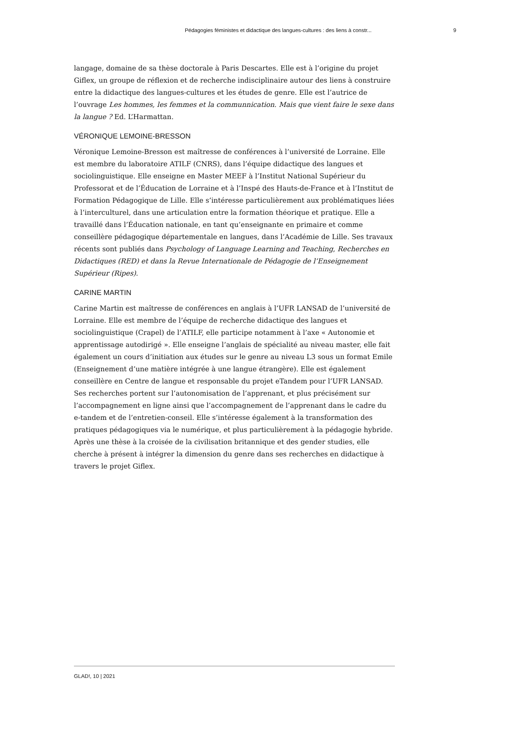Pédagogies féministes et didactique des langues-cultures : des liens à constr... 9
langage, domaine de sa thèse doctorale à Paris Descartes. Elle est à l’origine du projet Giflex, un groupe de réflexion et de recherche indisciplinaire autour des liens à construire entre la didactique des langues-cultures et les études de genre. Elle est l’autrice de l’ouvrage Les hommes, les femmes et la communnication. Mais que vient faire le sexe dans la langue ? Ed. L’Harmattan.
VÉRONIQUE LEMOINE-BRESSON
Véronique Lemoine-Bresson est maîtresse de conférences à l’université de Lorraine. Elle est membre du laboratoire ATILF (CNRS), dans l’équipe didactique des langues et sociolinguistique. Elle enseigne en Master MEEF à l’Institut National Supérieur du Professorat et de l’Éducation de Lorraine et à l’Inspé des Hauts-de-France et à l’Institut de Formation Pédagogique de Lille. Elle s’intéresse particulièrement aux problématiques liées à l’interculturel, dans une articulation entre la formation théorique et pratique. Elle a travaillé dans l’Éducation nationale, en tant qu’enseignante en primaire et comme conseillère pédagogique départementale en langues, dans l’Académie de Lille. Ses travaux récents sont publiés dans Psychology of Language Learning and Teaching, Recherches en Didactiques (RED) et dans la Revue Internationale de Pédagogie de l’Enseignement Supérieur (Ripes).
CARINE MARTIN
Carine Martin est maîtresse de conférences en anglais à l’UFR LANSAD de l’université de Lorraine. Elle est membre de l’équipe de recherche didactique des langues et sociolinguistique (Crapel) de l’ATILF, elle participe notamment à l’axe « Autonomie et apprentissage autodirigé ». Elle enseigne l’anglais de spécialité au niveau master, elle fait également un cours d’initiation aux études sur le genre au niveau L3 sous un format Emile (Enseignement d’une matière intégrée à une langue étrangère). Elle est également conseillère en Centre de langue et responsable du projet eTandem pour l’UFR LANSAD. Ses recherches portent sur l’autonomisation de l’apprenant, et plus précisément sur l’accompagnement en ligne ainsi que l’accompagnement de l’apprenant dans le cadre du e-tandem et de l’entretien-conseil. Elle s’intéresse également à la transformation des pratiques pédagogiques via le numérique, et plus particulièrement à la pédagogie hybride. Après une thèse à la croisée de la civilisation britannique et des gender studies, elle cherche à présent à intégrer la dimension du genre dans ses recherches en didactique à travers le projet Giflex.
GLAD!, 10 | 2021